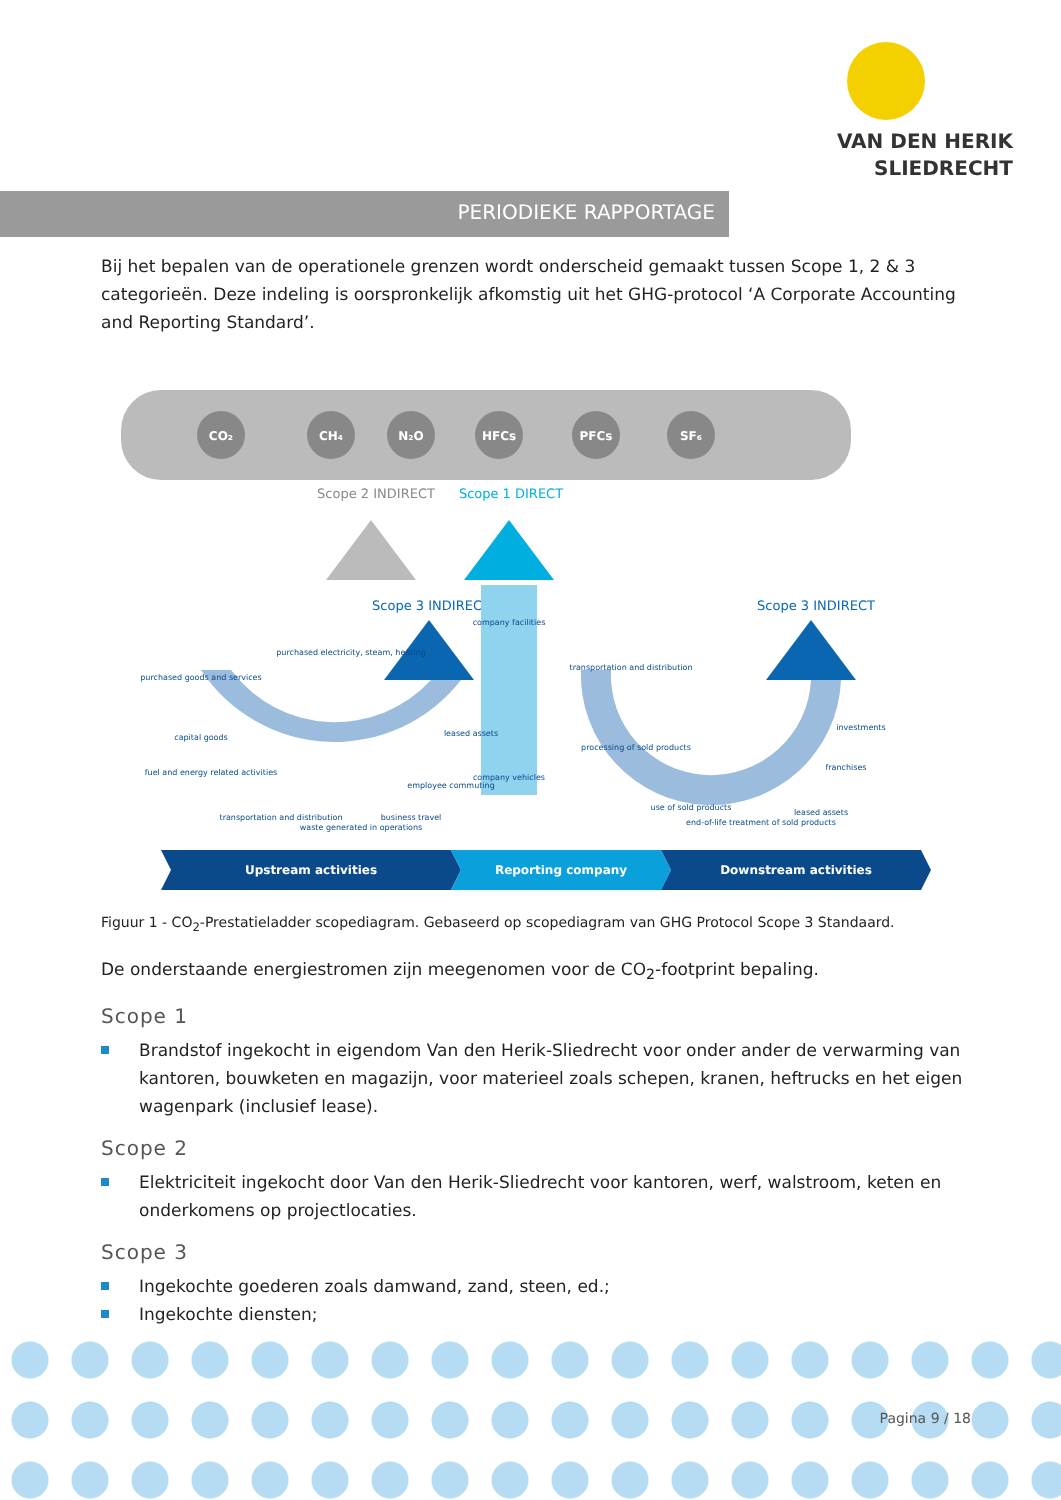VAN DEN HERIK
SLIEDRECHT
PERIODIEKE RAPPORTAGE
Bij het bepalen van de operationele grenzen wordt onderscheid gemaakt tussen Scope 1, 2 & 3 categorieën. Deze indeling is oorspronkelijk afkomstig uit het GHG-protocol ‘A Corporate Accounting and Reporting Standard’.
CO₂
CH₄
N₂O
HFCs
PFCs
SF₆
Scope 2 INDIRECT
Scope 1 DIRECT
Scope 3 INDIRECT
Scope 3 INDIRECT
purchased goods and services
capital goods
fuel and energy related activities
purchased electricity, steam, heating
transportation and distribution
waste generated in operations
business travel
employee commuting
leased assets
company facilities
company vehicles
transportation and distribution
processing of sold products
use of sold products
end-of-life treatment of sold products
leased assets
franchises
investments
Upstream activities
Reporting company
Downstream activities
Figuur 1 - CO<sub>2</sub>-Prestatieladder scopediagram. Gebaseerd op scopediagram van GHG Protocol Scope 3 Standaard.
De onderstaande energiestromen zijn meegenomen voor de CO<sub>2</sub>-footprint bepaling.
Scope 1
Brandstof ingekocht in eigendom Van den Herik-Sliedrecht voor onder ander de verwarming van kantoren, bouwketen en magazijn, voor materieel zoals schepen, kranen, heftrucks en het eigen wagenpark (inclusief lease).
Scope 2
Elektriciteit ingekocht door Van den Herik-Sliedrecht voor kantoren, werf, walstroom, keten en onderkomens op projectlocaties.
Scope 3
Ingekochte goederen zoals damwand, zand, steen, ed.;
Ingekochte diensten;
Pagina 9 / 18